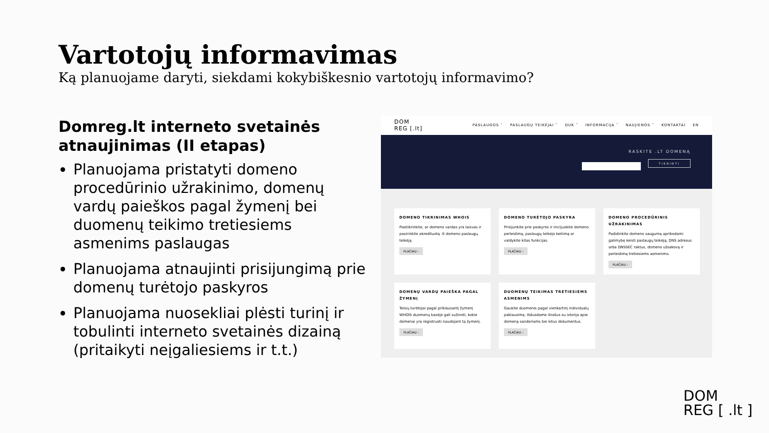Vartotojų informavimas
Ką planuojame daryti, siekdami kokybiškesnio vartotojų informavimo?
Domreg.lt interneto svetainės atnaujinimas (II etapas)
Planuojama pristatyti domeno procedūrinio užrakinimo, domenų vardų paieškos pagal žymenį bei duomenų teikimo tretiesiems asmenims paslaugas
Planuojama atnaujinti prisijungimą prie domenų turėtojo paskyros
Planuojama nuosekliai plėsti turinį ir tobulinti interneto svetainės dizainą (pritaikyti neįgaliesiems ir t.t.)
DOM
REG [.lt]
PASLAUGOS ˅ PASLAUGŲ TEIKĖJAI ˅ DUK ˅ INFORMACIJA ˅ NAUJIENOS ˅ KONTAKTAI EN
RASKITE .LT DOMENĄ
TIKRINTI
DOMENO TIKRINIMAS WHOIS
Pasitikrinkite, ar domeno vardas yra laisvas ir pasirinkite akredituotą .lt domeno paslaugų teikėją.
PLAČIAU ›
DOMENO TURĖTOJO PASKYRA
Prisijunkite prie paskyros ir inicijuokite domeno perleidimą, paslaugų teikėjo keitimą ar valdykite kitas funkcijas.
PLAČIAU ›
DOMENO PROCEDŪRINIS UŽRAKINIMAS
Padidinkite domeno saugumą apribodami galimybę keisti paslaugų teikėją, DNS adresus arba DNSSEC raktus, domeno užsakovą ir perleidimą tretiesiems asmenims.
PLAČIAU ›
DOMENŲ VARDŲ PAIEŠKA PAGAL ŽYMENĮ
Teisių turėtojai pagal priklausantį žymenį WHOIS duomenų bazėje gali sužinoti, kokie domenai yra registruoti naudojant tą žymenį.
PLAČIAU ›
DUOMENŲ TEIKIMAS TRETIESIEMS ASMENIMS
Gaukite duomenis pagal vienkartinį individualų paklausimą. Išduodame išrašus su istorija apie domeną sandoriams bei kitus dokumentus.
PLAČIAU ›
DOM
REG [ .lt ]